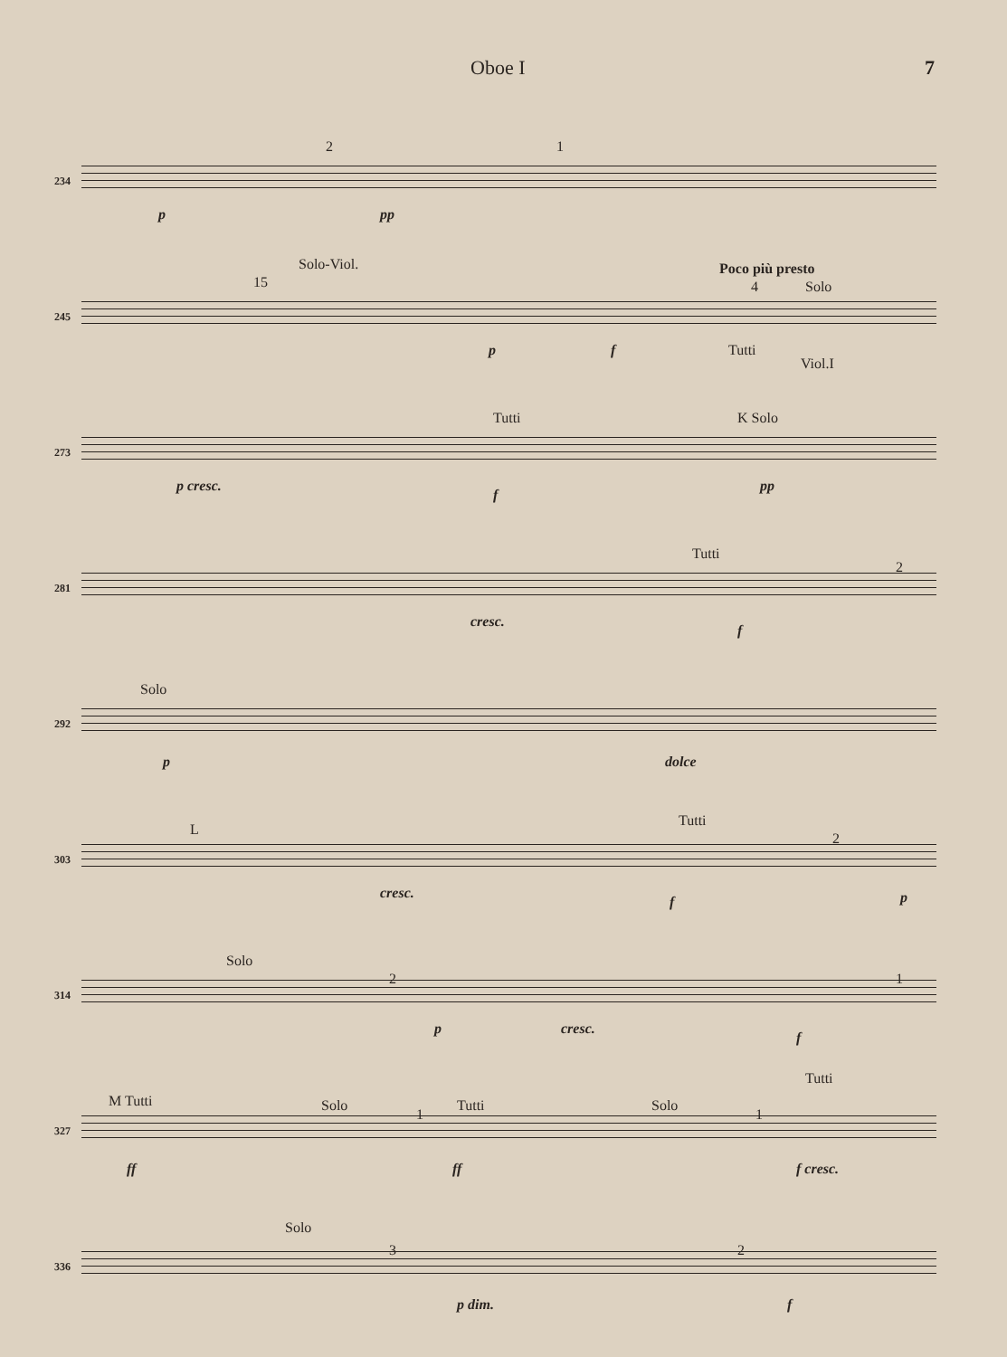Oboe I 7
234
2 1
p pp
245
Solo-Viol.
15
Poco più presto
4 Solo
Tutti
Viol.I
p f
273
Tutti K Solo
p cresc.
f
pp
281
Tutti
2
cresc.
f
292
Solo
p dolce
303
L
Tutti
2
cresc.
f p
314
Solo
2 1
p cresc.
f
327
M Tutti Solo
1
Tutti Solo
1
Tutti
ff ff f cresc.
336
Solo
3 2
p dim. f